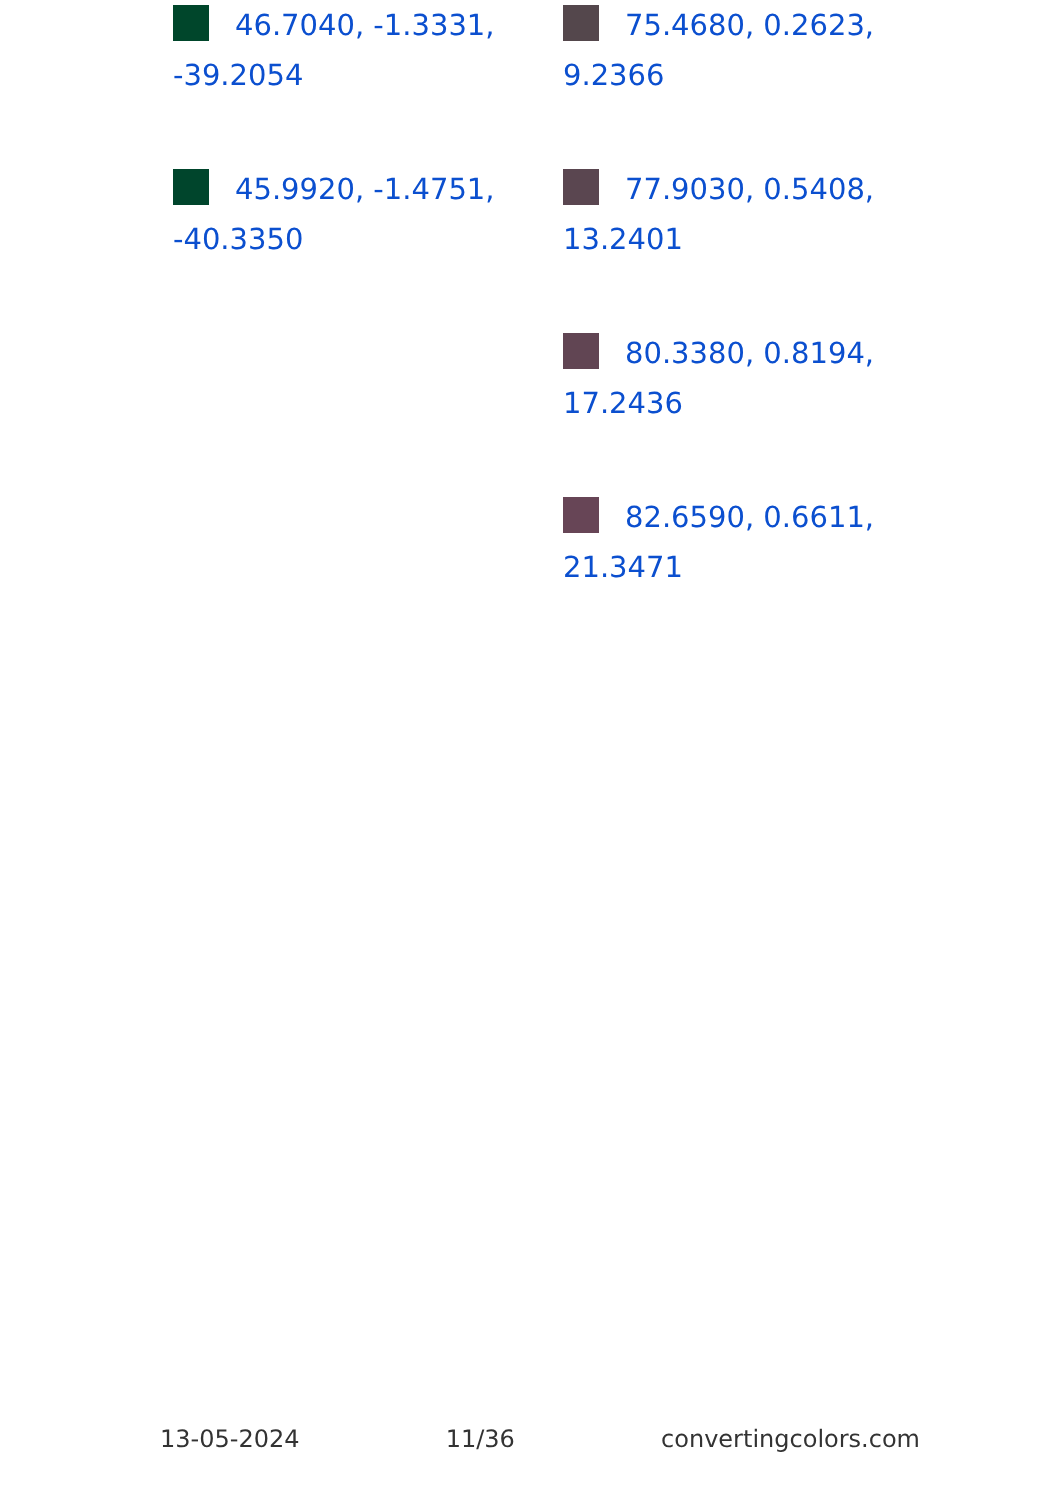46.7040, -1.3331, -39.2054
45.9920, -1.4751, -40.3350
75.4680, 0.2623, 9.2366
77.9030, 0.5408, 13.2401
80.3380, 0.8194, 17.2436
82.6590, 0.6611, 21.3471
13-05-2024 11/36 convertingcolors.com